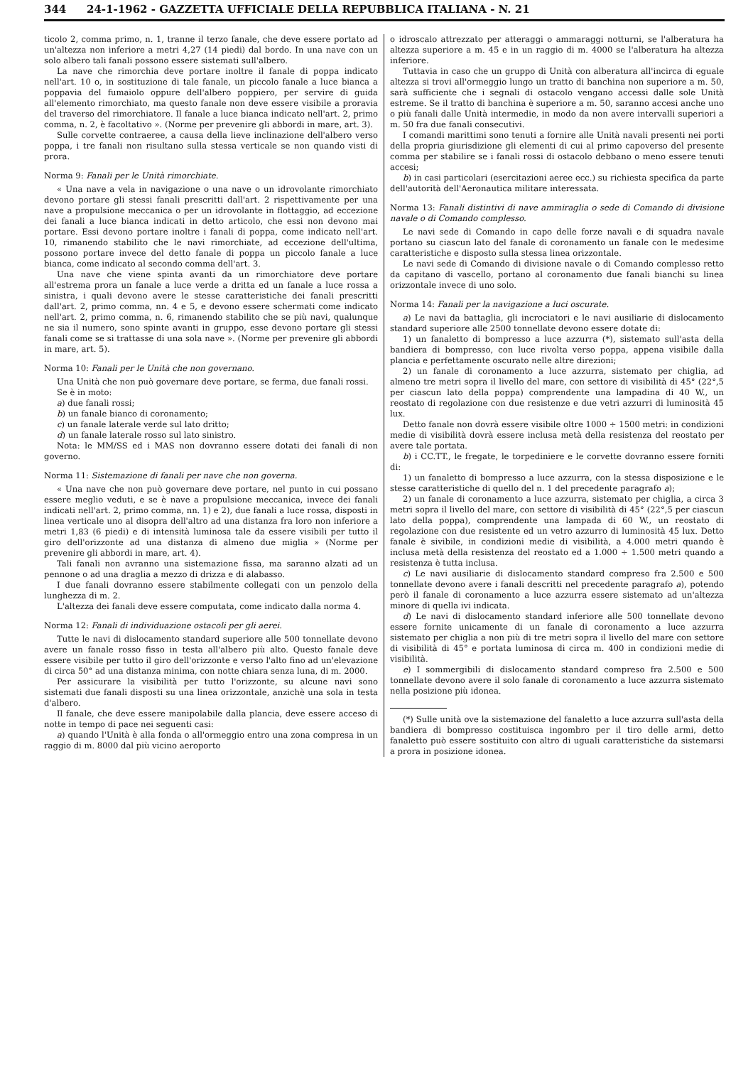344 24-1-1962 - GAZZETTA UFFICIALE DELLA REPUBBLICA ITALIANA - N. 21
ticolo 2, comma primo, n. 1, tranne il terzo fanale, che deve essere portato ad un'altezza non inferiore a metri 4,27 (14 piedi) dal bordo. In una nave con un solo albero tali fanali possono essere sistemati sull'albero.
La nave che rimorchia deve portare inoltre il fanale di poppa indicato nell'art. 10 o, in sostituzione di tale fanale, un piccolo fanale a luce bianca a poppavia del fumaiolo oppure dell'albero poppiero, per servire di guida all'elemento rimorchiato, ma questo fanale non deve essere visibile a proravia del traverso del rimorchiatore. Il fanale a luce bianca indicato nell'art. 2, primo comma, n. 2, è facoltativo ». (Norme per prevenire gli abbordi in mare, art. 3).
Sulle corvette contraeree, a causa della lieve inclinazione dell'albero verso poppa, i tre fanali non risultano sulla stessa verticale se non quando visti di prora.
Norma 9: Fanali per le Unità rimorchiate.
« Una nave a vela in navigazione o una nave o un idrovolante rimorchiato devono portare gli stessi fanali prescritti dall'art. 2 rispettivamente per una nave a propulsione meccanica o per un idrovolante in flottaggio, ad eccezione dei fanali a luce bianca indicati in detto articolo, che essi non devono mai portare. Essi devono portare inoltre i fanali di poppa, come indicato nell'art. 10, rimanendo stabilito che le navi rimorchiate, ad eccezione dell'ultima, possono portare invece del detto fanale di poppa un piccolo fanale a luce bianca, come indicato al secondo comma dell'art. 3.
Una nave che viene spinta avanti da un rimorchiatore deve portare all'estrema prora un fanale a luce verde a dritta ed un fanale a luce rossa a sinistra, i quali devono avere le stesse caratteristiche dei fanali prescritti dall'art. 2, primo comma, nn. 4 e 5, e devono essere schermati come indicato nell'art. 2, primo comma, n. 6, rimanendo stabilito che se più navi, qualunque ne sia il numero, sono spinte avanti in gruppo, esse devono portare gli stessi fanali come se si trattasse di una sola nave ». (Norme per prevenire gli abbordi in mare, art. 5).
Norma 10: Fanali per le Unità che non governano.
Una Unità che non può governare deve portare, se ferma, due fanali rossi.
Se è in moto:
a) due fanali rossi;
b) un fanale bianco di coronamento;
c) un fanale laterale verde sul lato dritto;
d) un fanale laterale rosso sul lato sinistro.
Nota: le MM/SS ed i MAS non dovranno essere dotati dei fanali di non governo.
Norma 11: Sistemazione di fanali per nave che non governa.
« Una nave che non può governare deve portare, nel punto in cui possano essere meglio veduti, e se è nave a propulsione meccanica, invece dei fanali indicati nell'art. 2, primo comma, nn. 1) e 2), due fanali a luce rossa, disposti in linea verticale uno al disopra dell'altro ad una distanza fra loro non inferiore a metri 1,83 (6 piedi) e di intensità luminosa tale da essere visibili per tutto il giro dell'orizzonte ad una distanza di almeno due miglia » (Norme per prevenire gli abbordi in mare, art. 4).
Tali fanali non avranno una sistemazione fissa, ma saranno alzati ad un pennone o ad una draglia a mezzo di drizza e di alabasso.
I due fanali dovranno essere stabilmente collegati con un penzolo della lunghezza di m. 2.
L'altezza dei fanali deve essere computata, come indicato dalla norma 4.
Norma 12: Fanali di individuazione ostacoli per gli aerei.
Tutte le navi di dislocamento standard superiore alle 500 tonnellate devono avere un fanale rosso fisso in testa all'albero più alto. Questo fanale deve essere visibile per tutto il giro dell'orizzonte e verso l'alto fino ad un'elevazione di circa 50° ad una distanza minima, con notte chiara senza luna, di m. 2000.
Per assicurare la visibilità per tutto l'orizzonte, su alcune navi sono sistemati due fanali disposti su una linea orizzontale, anzichè una sola in testa d'albero.
Il fanale, che deve essere manipolabile dalla plancia, deve essere acceso di notte in tempo di pace nei seguenti casi:
a) quando l'Unità è alla fonda o all'ormeggio entro una zona compresa in un raggio di m. 8000 dal più vicino aeroporto
o idroscalo attrezzato per atteraggi o ammaraggi notturni, se l'alberatura ha altezza superiore a m. 45 e in un raggio di m. 4000 se l'alberatura ha altezza inferiore.
Tuttavia in caso che un gruppo di Unità con alberatura all'incirca di eguale altezza si trovi all'ormeggio lungo un tratto di banchina non superiore a m. 50, sarà sufficiente che i segnali di ostacolo vengano accessi dalle sole Unità estreme. Se il tratto di banchina è superiore a m. 50, saranno accesi anche uno o più fanali dalle Unità intermedie, in modo da non avere intervalli superiori a m. 50 fra due fanali consecutivi.
I comandi marittimi sono tenuti a fornire alle Unità navali presenti nei porti della propria giurisdizione gli elementi di cui al primo capoverso del presente comma per stabilire se i fanali rossi di ostacolo debbano o meno essere tenuti accesi;
b) in casi particolari (esercitazioni aeree ecc.) su richiesta specifica da parte dell'autorità dell'Aeronautica militare interessata.
Norma 13: Fanali distintivi di nave ammiraglia o sede di Comando di divisione navale o di Comando complesso.
Le navi sede di Comando in capo delle forze navali e di squadra navale portano su ciascun lato del fanale di coronamento un fanale con le medesime caratteristiche e disposto sulla stessa linea orizzontale.
Le navi sede di Comando di divisione navale o di Comando complesso retto da capitano di vascello, portano al coronamento due fanali bianchi su linea orizzontale invece di uno solo.
Norma 14: Fanali per la navigazione a luci oscurate.
a) Le navi da battaglia, gli incrociatori e le navi ausiliarie di dislocamento standard superiore alle 2500 tonnellate devono essere dotate di:
1) un fanaletto di bompresso a luce azzurra (*), sistemato sull'asta della bandiera di bompresso, con luce rivolta verso poppa, appena visibile dalla plancia e perfettamente oscurato nelle altre direzioni;
2) un fanale di coronamento a luce azzurra, sistemato per chiglia, ad almeno tre metri sopra il livello del mare, con settore di visibilità di 45° (22°,5 per ciascun lato della poppa) comprendente una lampadina di 40 W., un reostato di regolazione con due resistenze e due vetri azzurri di luminosità 45 lux.
Detto fanale non dovrà essere visibile oltre 1000 ÷ 1500 metri: in condizioni medie di visibilità dovrà essere inclusa metà della resistenza del reostato per avere tale portata.
b) i CC.TT., le fregate, le torpediniere e le corvette dovranno essere forniti di:
1) un fanaletto di bompresso a luce azzurra, con la stessa disposizione e le stesse caratteristiche di quello del n. 1 del precedente paragrafo a);
2) un fanale di coronamento a luce azzurra, sistemato per chiglia, a circa 3 metri sopra il livello del mare, con settore di visibilità di 45° (22°,5 per ciascun lato della poppa), comprendente una lampada di 60 W., un reostato di regolazione con due resistente ed un vetro azzurro di luminosità 45 lux. Detto fanale è sivibile, in condizioni medie di visibilità, a 4.000 metri quando è inclusa metà della resistenza del reostato ed a 1.000 ÷ 1.500 metri quando a resistenza è tutta inclusa.
c) Le navi ausiliarie di dislocamento standard compreso fra 2.500 e 500 tonnellate devono avere i fanali descritti nel precedente paragrafo a), potendo però il fanale di coronamento a luce azzurra essere sistemato ad un'altezza minore di quella ivi indicata.
d) Le navi di dislocamento standard inferiore alle 500 tonnellate devono essere fornite unicamente di un fanale di coronamento a luce azzurra sistemato per chiglia a non più di tre metri sopra il livello del mare con settore di visibilità di 45° e portata luminosa di circa m. 400 in condizioni medie di visibilità.
e) I sommergibili di dislocamento standard compreso fra 2.500 e 500 tonnellate devono avere il solo fanale di coronamento a luce azzurra sistemato nella posizione più idonea.
(*) Sulle unità ove la sistemazione del fanaletto a luce azzurra sull'asta della bandiera di bompresso costituisca ingombro per il tiro delle armi, detto fanaletto può essere sostituito con altro di uguali caratteristiche da sistemarsi a prora in posizione idonea.